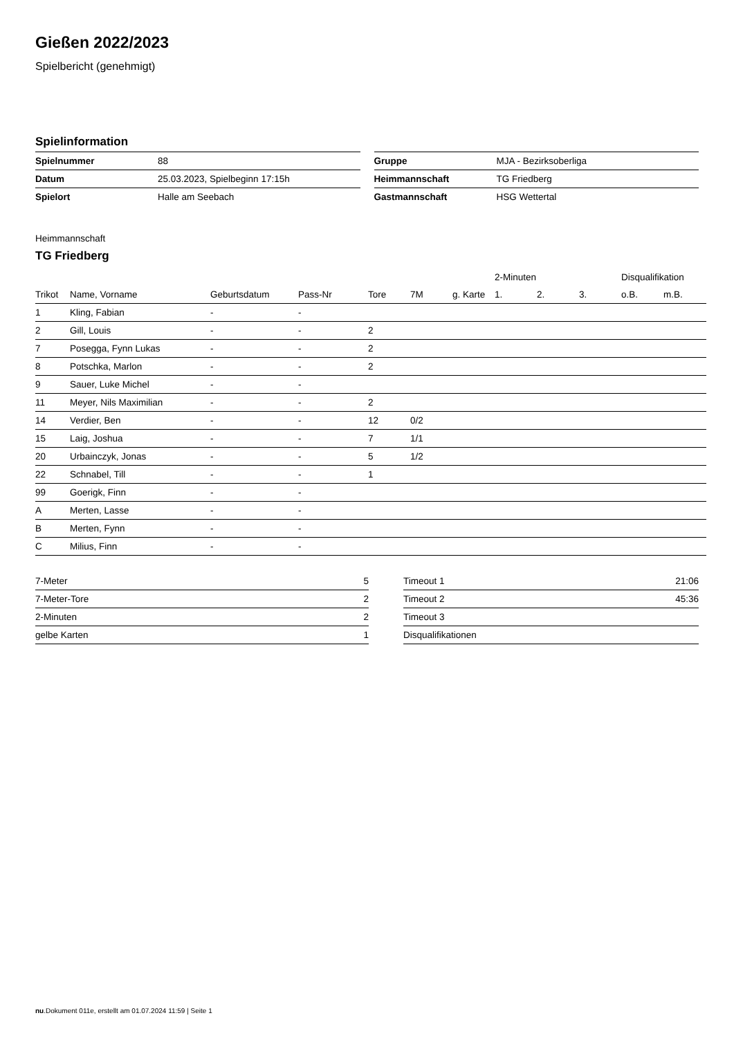Gießen 2022/2023
Spielbericht (genehmigt)
Spielinformation
| Spielnummer | 88 |
| Datum | 25.03.2023, Spielbeginn 17:15h |
| Spielort | Halle am Seebach |
| Gruppe | MJA - Bezirksoberliga |
| Heimmannschaft | TG Friedberg |
| Gastmannschaft | HSG Wettertal |
Heimmannschaft
TG Friedberg
| | | | | | | | 2-Minuten | | | Disqualifikation | |
| --- | --- | --- | --- | --- | --- | --- | --- | --- | --- | --- | --- |
| Trikot | Name, Vorname | Geburtsdatum | Pass-Nr | Tore | 7M | g. Karte | 1. | 2. | 3. | o.B. | m.B. |
| 1 | Kling, Fabian | - | - | | | | | | | | |
| 2 | Gill, Louis | - | - | 2 | | | | | | | |
| 7 | Posegga, Fynn Lukas | - | - | 2 | | | | | | | |
| 8 | Potschka, Marlon | - | - | 2 | | | | | | | |
| 9 | Sauer, Luke Michel | - | - | | | | | | | | |
| 11 | Meyer, Nils Maximilian | - | - | 2 | | | | | | | |
| 14 | Verdier, Ben | - | - | 12 | 0/2 | | | | | | |
| 15 | Laig, Joshua | - | - | 7 | 1/1 | | | | | | |
| 20 | Urbainczyk, Jonas | - | - | 5 | 1/2 | | | | | | |
| 22 | Schnabel, Till | - | - | 1 | | | | | | | |
| 99 | Goerigk, Finn | - | - | | | | | | | | |
| A | Merten, Lasse | - | - | | | | | | | | |
| B | Merten, Fynn | - | - | | | | | | | | |
| C | Milius, Finn | - | - | | | | | | | | |
| 7-Meter | 5 |
| 7-Meter-Tore | 2 |
| 2-Minuten | 2 |
| gelbe Karten | 1 |
| Timeout 1 | 21:06 |
| Timeout 2 | 45:36 |
| Timeout 3 | |
| Disqualifikationen | |
nu.Dokument 011e, erstellt am 01.07.2024 11:59 | Seite 1